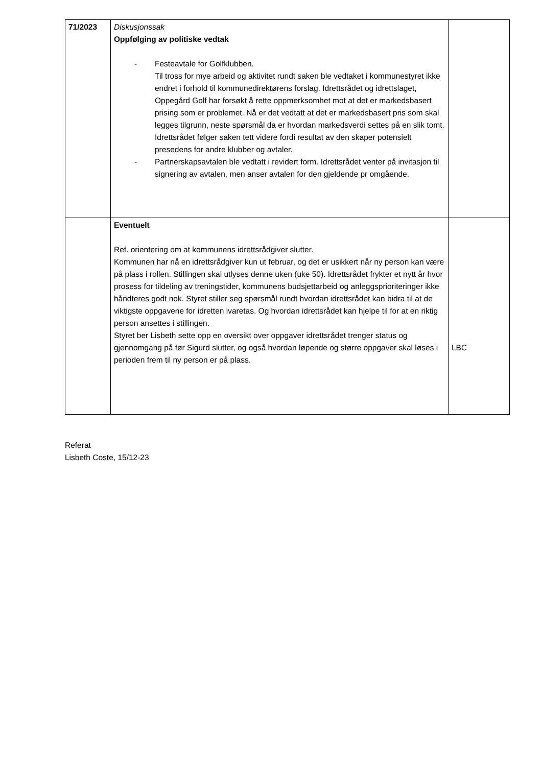| 71/2023 | Diskusjonssak Oppfølging av politiske vedtak - Festeavtale for Golfklubben. Til tross for mye arbeid og aktivitet rundt saken ble vedtaket i kommunestyret ikke endret i forhold til kommunedirektørens forslag. Idrettsrådet og idrettslaget, Oppegård Golf har forsøkt å rette oppmerksomhet mot at det er markedsbasert prising som er problemet. Nå er det vedtatt at det er markedsbasert pris som skal legges tilgrunn, neste spørsmål da er hvordan markedsverdi settes på en slik tomt. Idrettsrådet følger saken tett videre fordi resultat av den skaper potensielt presedens for andre klubber og avtaler. - Partnerskapsavtalen ble vedtatt i revidert form. Idrettsrådet venter på invitasjon til signering av avtalen, men anser avtalen for den gjeldende pr omgående. | |
| | Eventuelt Ref. orientering om at kommunens idrettsrådgiver slutter. Kommunen har nå en idrettsrådgiver kun ut februar, og det er usikkert når ny person kan være på plass i rollen. Stillingen skal utlyses denne uken (uke 50). Idrettsrådet frykter et nytt år hvor prosess for tildeling av treningstider, kommunens budsjettarbeid og anleggsprioriteringer ikke håndteres godt nok. Styret stiller seg spørsmål rundt hvordan idrettsrådet kan bidra til at de viktigste oppgavene for idretten ivaretas. Og hvordan idrettsrådet kan hjelpe til for at en riktig person ansettes i stillingen. Styret ber Lisbeth sette opp en oversikt over oppgaver idrettsrådet trenger status og gjennomgang på før Sigurd slutter, og også hvordan løpende og større oppgaver skal løses i perioden frem til ny person er på plass. | LBC |
Referat
Lisbeth Coste, 15/12-23